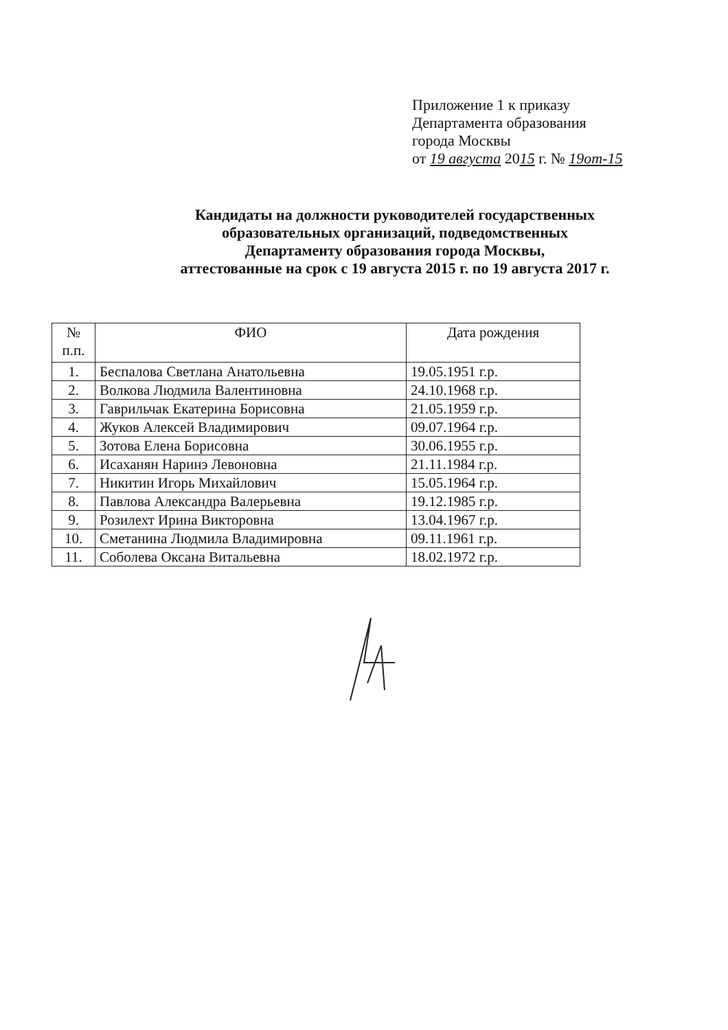Приложение 1 к приказу
Департамента образования
города Москвы
от 19 августа 2015 г. № 19от-15
Кандидаты на должности руководителей государственных
образовательных организаций, подведомственных
Департаменту образования города Москвы,
аттестованные на срок с 19 августа 2015 г. по 19 августа 2017 г.
| № п.п. | ФИО | Дата рождения |
| --- | --- | --- |
| 1. | Беспалова Светлана Анатольевна | 19.05.1951 г.р. |
| 2. | Волкова Людмила Валентиновна | 24.10.1968 г.р. |
| 3. | Гаврильчак Екатерина Борисовна | 21.05.1959 г.р. |
| 4. | Жуков Алексей Владимирович | 09.07.1964 г.р. |
| 5. | Зотова Елена Борисовна | 30.06.1955 г.р. |
| 6. | Исаханян Наринэ Левоновна | 21.11.1984 г.р. |
| 7. | Никитин Игорь Михайлович | 15.05.1964 г.р. |
| 8. | Павлова Александра Валерьевна | 19.12.1985 г.р. |
| 9. | Розилехт Ирина Викторовна | 13.04.1967 г.р. |
| 10. | Сметанина Людмила Владимировна | 09.11.1961 г.р. |
| 11. | Соболева Оксана Витальевна | 18.02.1972 г.р. |